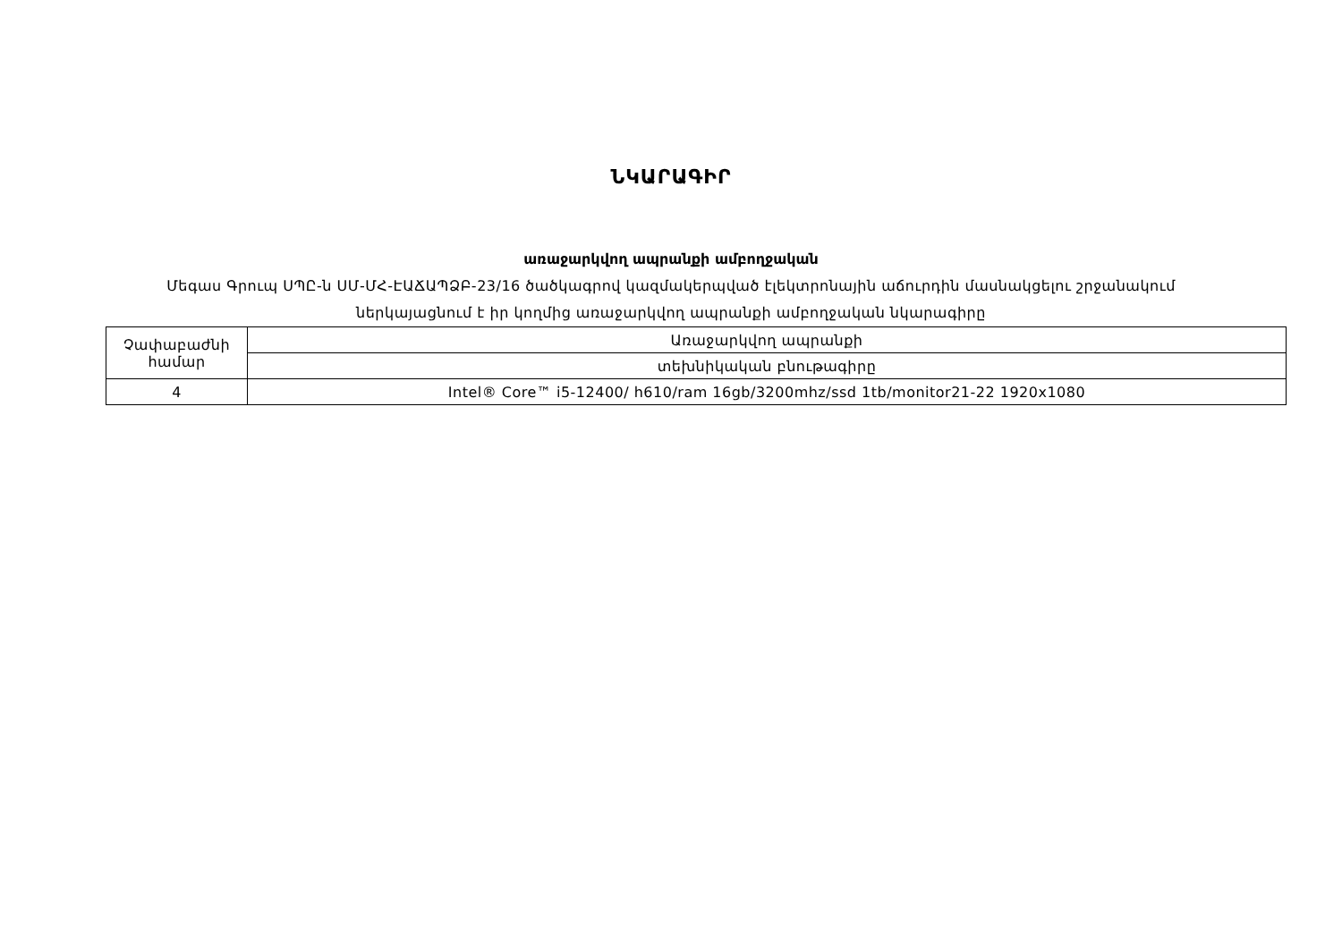ՆԿԱՐԱԳԻՐ
առաջարկվող ապրանքի ամբողջական
Մեգաս Գրուպ ՍՊԸ-ն ՍՄ-ՄՀ-ԷԱՃԱՊՁԲ-23/16 ծածկագրով կազմակերպված էլեկտրոնային աճուրդին մասնակցելու շրջանակում
ներկայացնում է իր կողմից առաջարկվող ապրանքի ամբողջական նկարագիրը
| Չափաբաժնի համար | Առաջարկվող ապրանքի |
| --- | --- |
| | տեխնիկական բնութագիրը |
| 4 | Intel® Core™ i5-12400/ h610/ram 16gb/3200mhz/ssd 1tb/monitor21-22 1920x1080 |